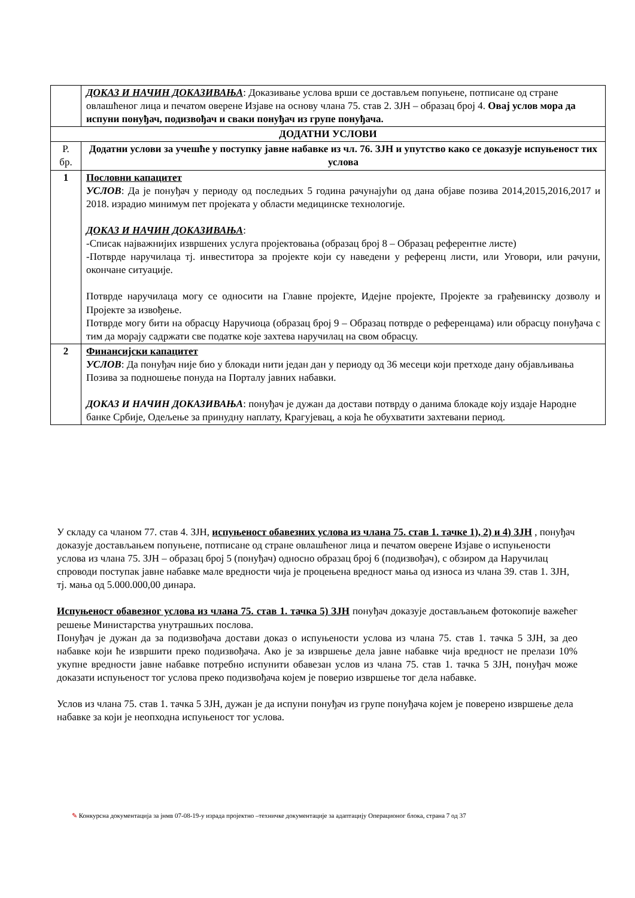| | ДОКАЗ И НАЧИН ДОКАЗИВАЊА : Доказивање услова врши се достављем попуњене, потписане од стране овлашћеног лица и печатом оверене Изјаве на основу члана 75. став 2. ЗЈН – образац број 4. Овај услов мора да испуни понуђач, подизвођач и сваки понуђач из групе понуђача. |
| ДОДАТНИ УСЛОВИ | |
| Р. бр. | Додатни услови за учешће у поступку јавне набавке из чл. 76. ЗЈН и упутство како се доказује испуњеност тих услова |
| 1 | Пословни капацитет УСЛОВ : Да је понуђач у периоду од последњих 5 година рачунајући од дана објаве позива 2014,2015,2016,2017 и 2018. израдио минимум пет пројеката у области медицинске технологије. ДОКАЗ И НАЧИН ДОКАЗИВАЊА : -Списак најважнијих извршених услуга пројектовања (образац број 8 – Образац референтне листе) -Потврде наручилаца тј. инвеститора за пројекте који су наведени у референц листи, или Уговори, или рачуни, окончане ситуације. Потврде наручилаца могу се односити на Главне пројекте, Идејне пројекте, Пројекте за грађевинску дозволу и Пројекте за извођење. Потврде могу бити на обрасцу Наручиоца (образац број 9 – Образац потврде о референцама) или обрасцу понуђача с тим да морају садржати све податке које захтева наручилац на свом обрасцу. |
| 2 | Финансијски капацитет УСЛОВ : Да понуђач није био у блокади нити један дан у периоду од 36 месеци који претходе дану објављивања Позива за подношење понуда на Порталу јавних набавки. ДОКАЗ И НАЧИН ДОКАЗИВАЊА : понуђач је дужан да достави потврду о данима блокаде коју издаје Народне банке Србије, Одељење за принудну наплату, Крагујевац, а која ће обухватити захтевани период. |
У складу са чланом 77. став 4. ЗЈН, испуњеност обавезних услова из члана 75. став 1. тачке 1), 2) и 4) ЗЈН , понуђач доказује достављањем попуњене, потписане од стране овлашћеног лица и печатом оверене Изјаве о испуњености услова из члана 75. ЗЈН – образац број 5 (понуђач) односно образац број 6 (подизвођач), с обзиром да Наручилац спроводи поступак јавне набавке мале вредности чија је процењена вредност мања од износа из члана 39. став 1. ЗЈН, тј. мања од 5.000.000,00 динара.
Испуњеност обавезног услова из члана 75. став 1. тачка 5) ЗЈН понуђач доказује достављањем фотокопије важећег решење Министарства унутрашњих послова.
Понуђач је дужан да за подизвођача достави доказ о испуњености услова из члана 75. став 1. тачка 5 ЗЈН, за део набавке који ће извршити преко подизвођача. Ако је за извршење дела јавне набавке чија вредност не прелази 10% укупне вредности јавне набавке потребно испунити обавезан услов из члана 75. став 1. тачка 5 ЗЈН, понуђач може доказати испуњеност тог услова преко подизвођача којем је поверио извршење тог дела набавке.
Услов из члана 75. став 1. тачка 5 ЗЈН, дужан је да испуни понуђач из групе понуђача којем је поверено извршење дела набавке за који је неопходна испуњеност тог услова.
✎ Конкурсна документација за јнмв 07-08-19-у израда пројектно –техничке документације за адаптацију Операционог блока, страна 7 од 37